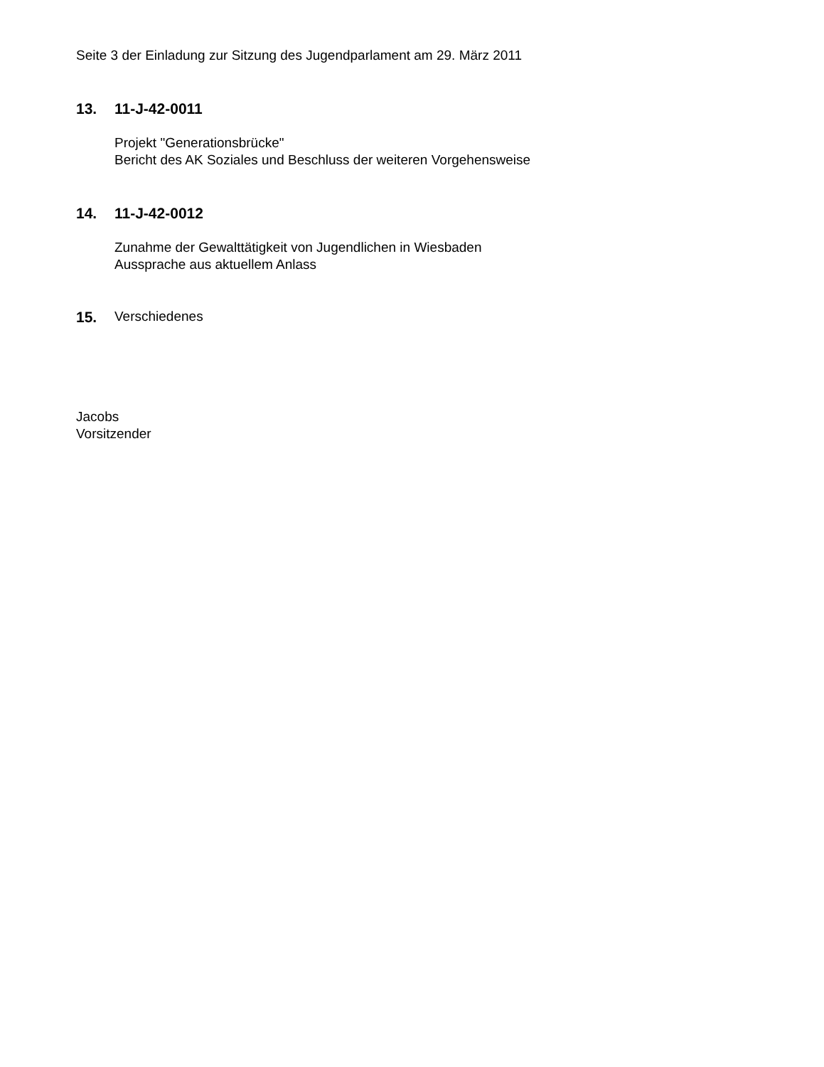Seite 3 der Einladung zur Sitzung des Jugendparlament am 29. März 2011
13. 11-J-42-0011
Projekt "Generationsbrücke"
Bericht des AK Soziales und Beschluss der weiteren Vorgehensweise
14. 11-J-42-0012
Zunahme der Gewalttätigkeit von Jugendlichen in Wiesbaden
Aussprache aus aktuellem Anlass
15. Verschiedenes
Jacobs
Vorsitzender